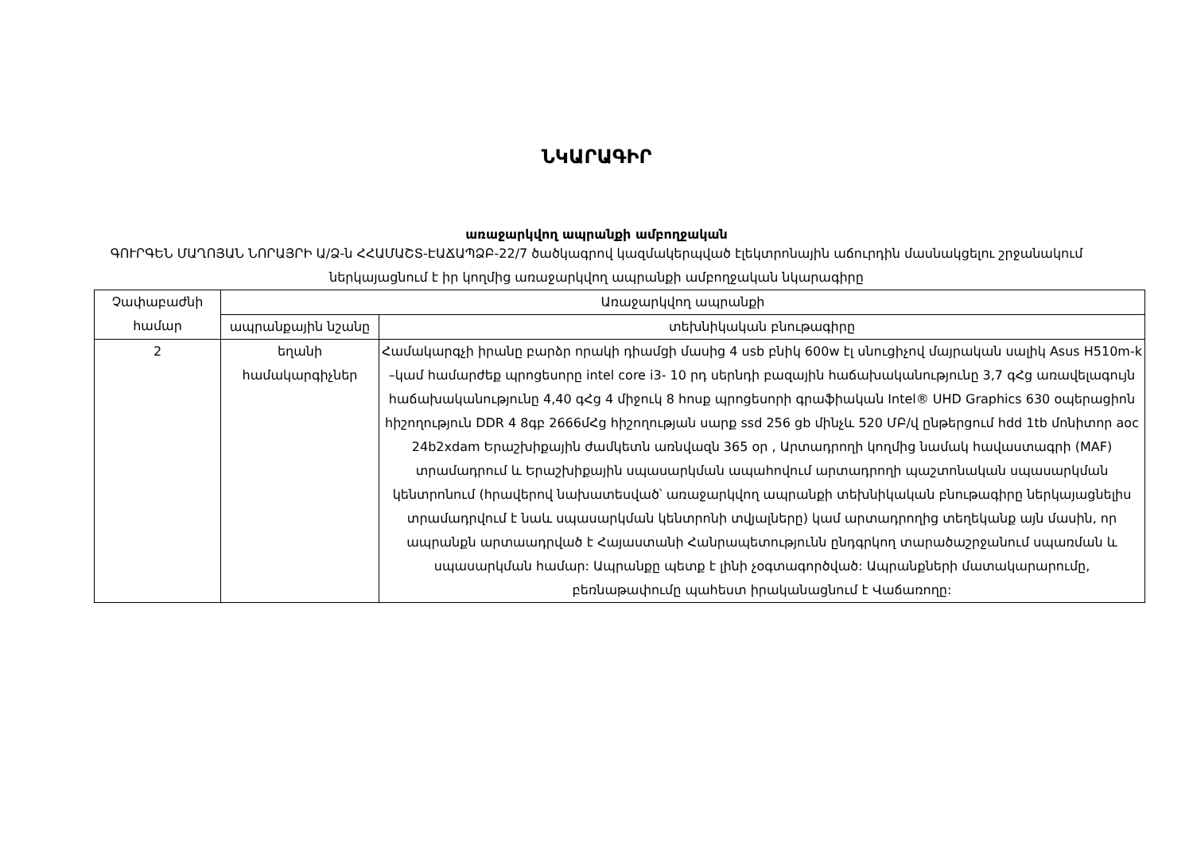ՆԿԱՐԱԳԻՐ
առաջարկվող ապրանքի ամբողջական
ԳՈՒՐԳԵՆ ՄԱՂՈՅԱՆ ՆՈՐԱՅՐԻ Ա/Ձ-ն ՀՀԱՄԱՇՏ-ԷԱՃԱՊՁԲ-22/7 ծածկագրով կազմակերպված էլեկտրոնային աճուրդին մասնակցելու շրջանակում ներկայացնում է իր կողմից առաջարկվող ապրանքի ամբողջական նկարագիրը
| Չափաբաժնի համար | Առաջարկվող ապրանքի | |
| --- | --- | --- |
| | ապրանքային նշանը | տեխնիկական բնութագիրը |
| 2 | եղանի համակարգիչներ | Համակարգչի իրանը բարձր որակի դիամցի մասից 4 usb բնիկ 600w էլ սնուցիչով մայրական սալիկ Asus H510m-k –կամ համարժեք պրոցեսորը intel core i3- 10 րդ սերնդի բազային հաճախականությունը 3,7 գՀց առավելագույն հաճախականությունը 4,40 գՀց 4 միջուկ 8 հոսք պրոցեսորի գրաֆիական Intel® UHD Graphics 630 օպերացիոն հիշողություն DDR 4 8գբ 2666մՀց հիշողության սարք ssd 256 gb մինչև 520 ՄԲ/վ ընթերցում hdd 1tb մոնիտոր aoc 24b2xdam Երաշխիքային ժամկետն առնվազն 365 օր , Արտադրողի կողմից նամակ հավաստագրի (MAF) տրամադրում և Երաշխիքային սպասարկման ապահովում արտադրողի պաշտոնական սպասարկման կենտրոնում (հրավերով նախատեսված՝ առաջարկվող ապրանքի տեխնիկական բնութագիրը ներկայացնելիս տրամադրվում է նաև սպասարկման կենտրոնի տվյալները) կամ արտադրողից տեղեկանք այն մասին, որ ապրանքն արտաադրված է Հայաստանի Հանրապետությունն ընդգրկող տարածաշրջանում սպառման և սպասարկման համար: Ապրանքը պետք է լինի չօգտագործված: Ապրանքների մատակարարումը, բեռնաթափումը պահեստ իրականացնում է Վաճառողը: |